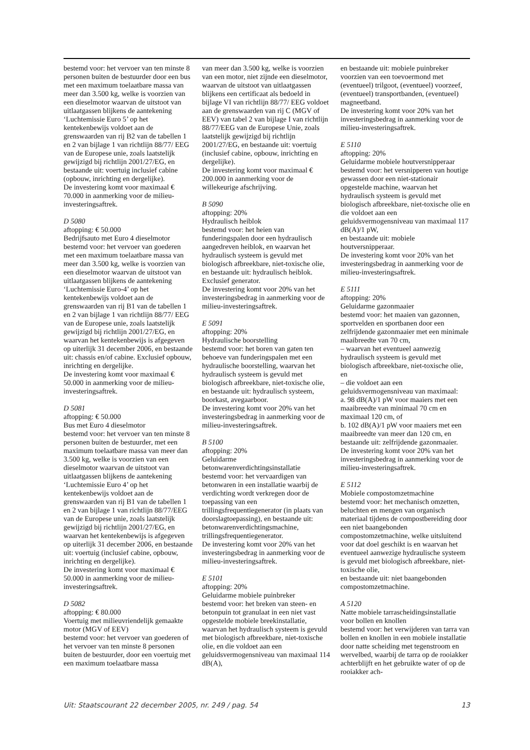bestemd voor: het vervoer van ten minste 8 personen buiten de bestuurder door een bus met een maximum toelaatbare massa van meer dan 3.500 kg, welke is voorzien van een dieselmotor waarvan de uitstoot van uitlaatgassen blijkens de aantekening ‘Luchtemissie Euro 5’ op het kentekenbewijs voldoet aan de grenswaarden van rij B2 van de tabellen 1 en 2 van bijlage 1 van richtlijn 88/77/ EEG van de Europese unie, zoals laatstelijk gewijzigd bij richtlijn 2001/27/EG, en bestaande uit: voertuig inclusief cabine (opbouw, inrichting en dergelijke).
De investering komt voor maximaal € 70.000 in aanmerking voor de milieu-investeringsaftrek.
D 5080
aftopping: € 50.000
Bedrijfsauto met Euro 4 dieselmotor
bestemd voor: het vervoer van goederen met een maximum toelaatbare massa van meer dan 3.500 kg, welke is voorzien van een dieselmotor waarvan de uitstoot van uitlaatgassen blijkens de aantekening ‘Luchtemissie Euro-4’ op het kentekenbewijs voldoet aan de grenswaarden van rij B1 van de tabellen 1 en 2 van bijlage 1 van richtlijn 88/77/ EEG van de Europese unie, zoals laatstelijk gewijzigd bij richtlijn 2001/27/EG, en waarvan het kentekenbewijs is afgegeven op uiterlijk 31 december 2006, en bestaande uit: chassis en/of cabine. Exclusief opbouw, inrichting en dergelijke.
De investering komt voor maximaal € 50.000 in aanmerking voor de milieu-investeringsaftrek.
D 5081
aftopping: € 50.000
Bus met Euro 4 dieselmotor
bestemd voor: het vervoer van ten minste 8 personen buiten de bestuurder, met een maximum toelaatbare massa van meer dan 3.500 kg, welke is voorzien van een dieselmotor waarvan de uitstoot van uitlaatgassen blijkens de aantekening ‘Luchtemissie Euro 4’ op het kentekenbewijs voldoet aan de grenswaarden van rij B1 van de tabellen 1 en 2 van bijlage 1 van richtlijn 88/77/EEG van de Europese unie, zoals laatstelijk gewijzigd bij richtlijn 2001/27/EG, en waarvan het kentekenbewijs is afgegeven op uiterlijk 31 december 2006, en bestaande uit: voertuig (inclusief cabine, opbouw, inrichting en dergelijke).
De investering komt voor maximaal € 50.000 in aanmerking voor de milieu-investeringsaftrek.
D 5082
aftopping: € 80.000
Voertuig met milieuvriendelijk gemaakte motor (MGV of EEV)
bestemd voor: het vervoer van goederen of het vervoer van ten minste 8 personen buiten de bestuurder, door een voertuig met een maximum toelaatbare massa
van meer dan 3.500 kg, welke is voorzien van een motor, niet zijnde een dieselmotor, waarvan de uitstoot van uitlaatgassen blijkens een certificaat als bedoeld in bijlage VI van richtlijn 88/77/ EEG voldoet aan de grenswaarden van rij C (MGV of EEV) van tabel 2 van bijlage I van richtlijn 88/77/EEG van de Europese Unie, zoals laatstelijk gewijzigd bij richtlijn 2001/27/EG, en bestaande uit: voertuig (inclusief cabine, opbouw, inrichting en dergelijke).
De investering komt voor maximaal € 200.000 in aanmerking voor de willekeurige afschrijving.
B 5090
aftopping: 20%
Hydraulisch heiblok
bestemd voor: het heien van funderingspalen door een hydraulisch aangedreven heiblok, en waarvan het hydraulisch systeem is gevuld met biologisch afbreekbare, niet-toxische olie, en bestaande uit: hydraulisch heiblok. Exclusief generator.
De investering komt voor 20% van het investeringsbedrag in aanmerking voor de milieu-investeringsaftrek.
E 5091
aftopping: 20%
Hydraulische boorstelling
bestemd voor: het boren van gaten ten behoeve van funderingspalen met een hydraulische boorstelling, waarvan het hydraulisch systeem is gevuld met biologisch afbreekbare, niet-toxische olie, en bestaande uit: hydraulisch systeem, boorkast, avegaarboor.
De investering komt voor 20% van het investeringsbedrag in aanmerking voor de milieu-investeringsaftrek.
B 5100
aftopping: 20%
Geluidarme betonwarenverdichtingsinstallatie
bestemd voor: het vervaardigen van betonwaren in een installatie waarbij de verdichting wordt verkregen door de toepassing van een trillingsfrequentiegenerator (in plaats van doorslagtoepassing), en bestaande uit: betonwarenverdichtingsmachine, trillingsfrequentiegenerator.
De investering komt voor 20% van het investeringsbedrag in aanmerking voor de milieu-investeringsaftrek.
E 5101
aftopping: 20%
Geluidarme mobiele puinbreker
bestemd voor: het breken van steen- en betonpuin tot granulaat in een niet vast opgestelde mobiele breekinstallatie, waarvan het hydraulisch systeem is gevuld met biologisch afbreekbare, niet-toxische olie, en die voldoet aan een geluidsvermogensniveau van maximaal 114 dB(A),
en bestaande uit: mobiele puinbreker voorzien van een toevoermond met (eventueel) trilgoot, (eventueel) voorzeef, (eventueel) transportbanden, (eventueel) magneetband.
De investering komt voor 20% van het investeringsbedrag in aanmerking voor de milieu-investeringsaftrek.
E 5110
aftopping: 20%
Geluidarme mobiele houtversnipperaar
bestemd voor: het versnipperen van houtige gewassen door een niet-stationair opgestelde machine, waarvan het hydraulisch systeem is gevuld met biologisch afbreekbare, niet-toxische olie en die voldoet aan een geluidsvermogensniveau van maximaal 117 dB(A)/1 pW,
en bestaande uit: mobiele houtversnipperaar.
De investering komt voor 20% van het investeringsbedrag in aanmerking voor de milieu-investeringsaftrek.
E 5111
aftopping: 20%
Geluidarme gazonmaaier
bestemd voor: het maaien van gazonnen, sportvelden en sportbanen door een zelfrijdende gazonmaaier met een minimale maaibreedte van 70 cm,
– waarvan het eventueel aanwezig hydraulisch systeem is gevuld met biologisch afbreekbare, niet-toxische olie, en
– die voldoet aan een geluidsvermogensniveau van maximaal:
a. 98 dB(A)/1 pW voor maaiers met een maaibreedte van minimaal 70 cm en maximaal 120 cm, of
b. 102 dB(A)/1 pW voor maaiers met een maaibreedte van meer dan 120 cm, en bestaande uit: zelfrijdende gazonmaaier.
De investering komt voor 20% van het investeringsbedrag in aanmerking voor de milieu-investeringsaftrek.
E 5112
Mobiele compostomzetmachine
bestemd voor: het mechanisch omzetten, beluchten en mengen van organisch materiaal tijdens de compostbereiding door een niet baangebonden compostomzetmachine, welke uitsluitend voor dat doel geschikt is en waarvan het eventueel aanwezige hydraulische systeem is gevuld met biologisch afbreekbare, niet-toxische olie,
en bestaande uit: niet baangebonden compostomzetmachine.
A 5120
Natte mobiele tarrascheidingsinstallatie voor bollen en knollen
bestemd voor: het verwijderen van tarra van bollen en knollen in een mobiele installatie door natte scheiding met tegenstroom en wervelbed, waarbij de tarra op de rooiakker achterblijft en het gebruikte water of op de rooiakker ach-
Uit: Staatscourant 22 december 2005, nr. 249 / pag. 54 13